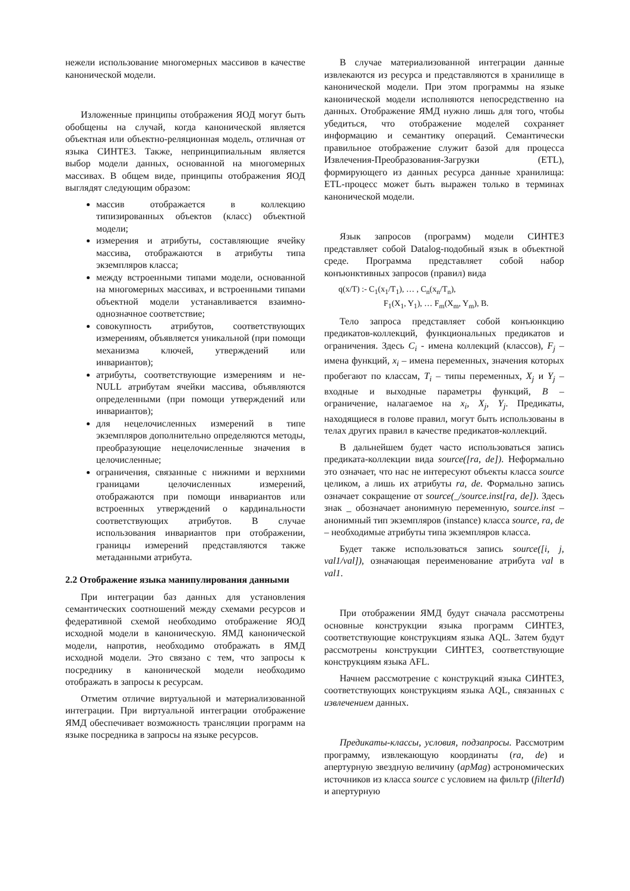нежели использование многомерных массивов в качестве канонической модели.
Изложенные принципы отображения ЯОД могут быть обобщены на случай, когда канонической является объектная или объектно-реляционная модель, отличная от языка СИНТЕЗ. Также, непринципиальным является выбор модели данных, основанной на многомерных массивах. В общем виде, принципы отображения ЯОД выглядят следующим образом:
массив отображается в коллекцию типизированных объектов (класс) объектной модели;
измерения и атрибуты, составляющие ячейку массива, отображаются в атрибуты типа экземпляров класса;
между встроенными типами модели, основанной на многомерных массивах, и встроенными типами объектной модели устанавливается взаимно-однозначное соответствие;
совокупность атрибутов, соответствующих измерениям, объявляется уникальной (при помощи механизма ключей, утверждений или инвариантов);
атрибуты, соответствующие измерениям и не-NULL атрибутам ячейки массива, объявляются определенными (при помощи утверждений или инвариантов);
для нецелочисленных измерений в типе экземпляров дополнительно определяются методы, преобразующие нецелочисленные значения в целочисленные;
ограничения, связанные с нижними и верхними границами целочисленных измерений, отображаются при помощи инвариантов или встроенных утверждений о кардинальности соответствующих атрибутов. В случае использования инвариантов при отображении, границы измерений представляются также метаданными атрибута.
2.2 Отображение языка манипулирования данными
При интеграции баз данных для установления семантических соотношений между схемами ресурсов и федеративной схемой необходимо отображение ЯОД исходной модели в каноническую. ЯМД канонической модели, напротив, необходимо отображать в ЯМД исходной модели. Это связано с тем, что запросы к посреднику в канонической модели необходимо отображать в запросы к ресурсам.
Отметим отличие виртуальной и материализованной интеграции. При виртуальной интеграции отображение ЯМД обеспечивает возможность трансляции программ на языке посредника в запросы на языке ресурсов.
В случае материализованной интеграции данные извлекаются из ресурса и представляются в хранилище в канонической модели. При этом программы на языке канонической модели исполняются непосредственно на данных. Отображение ЯМД нужно лишь для того, чтобы убедиться, что отображение моделей сохраняет информацию и семантику операций. Семантически правильное отображение служит базой для процесса Извлечения-Преобразования-Загрузки (ETL), формирующего из данных ресурса данные хранилища: ETL-процесс может быть выражен только в терминах канонической модели.
Язык запросов (программ) модели СИНТЕЗ представляет собой Datalog-подобный язык в объектной среде. Программа представляет собой набор конъюнктивных запросов (правил) вида
q(x/T) :- C<sub>1</sub>(x<sub>1</sub>/T<sub>1</sub>), … , C<sub>n</sub>(x<sub>n</sub>/T<sub>n</sub>),
F<sub>1</sub>(X<sub>1</sub>, Y<sub>1</sub>), … F<sub>m</sub>(X<sub>m</sub>, Y<sub>m</sub>), B.
Тело запроса представляет собой конъюнкцию предикатов-коллекций, функциональных предикатов и ограничения. Здесь C<sub>i</sub> - имена коллекций (классов), F<sub>j</sub> – имена функций, x<sub>i</sub> – имена переменных, значения которых пробегают по классам, T<sub>i</sub> – типы переменных, X<sub>j</sub> и Y<sub>j</sub> – входные и выходные параметры функций, B – ограничение, налагаемое на x<sub>i</sub>, X<sub>j</sub>, Y<sub>j</sub>. Предикаты, находящиеся в голове правил, могут быть использованы в телах других правил в качестве предикатов-коллекций.
В дальнейшем будет часто использоваться запись предиката-коллекции вида source([ra, de]). Неформально это означает, что нас не интересуют объекты класса source целиком, а лишь их атрибуты ra, de. Формально запись означает сокращение от source(_/source.inst[ra, de]). Здесь знак _ обозначает анонимную переменную, source.inst – анонимный тип экземпляров (instance) класса source, ra, de – необходимые атрибуты типа экземпляров класса.
Будет также использоваться запись source([i, j, val1/val]), означающая переименование атрибута val в val1.
При отображении ЯМД будут сначала рассмотрены основные конструкции языка программ СИНТЕЗ, соответствующие конструкциям языка AQL. Затем будут рассмотрены конструкции СИНТЕЗ, соответствующие конструкциям языка AFL.
Начнем рассмотрение с конструкций языка СИНТЕЗ, соответствующих конструкциям языка AQL, связанных с извлечением данных.
Предикаты-классы, условия, подзапросы. Рассмотрим программу, извлекающую координаты (ra, de) и апертурную звездную величину (apMag) астрономических источников из класса source с условием на фильтр (filterId) и апертурную